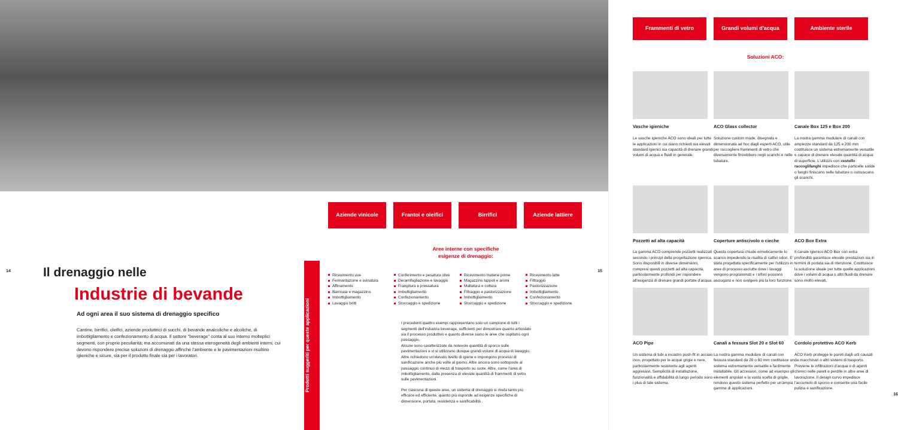14
Il drenaggio nelle
Industrie di bevande
Ad ogni area il suo sistema di drenaggio specifico
Cantine, birrifici, oleifici, aziende produttrici di succhi, di bevande analcoliche e alcoliche, di imbottigliamento e confezionamento di acqua. Il settore "beverage" conta al suo interno molteplici segmenti, con proprie peculiarità; ma accomunati da una stessa eterogeneità degli ambienti interni, cui devono rispondere precise soluzioni di drenaggio affinchè l'ambiente e le pavimentazioni risultino igieniche e sicure, sia per il prodotto finale sia per i lavoratori.
Prodotti suggeriti per queste applicazioni
Aziende vinicole Frantoi e oleifici
Birrifici Aziende lattiere
Aree interne con specifiche
esigenze di drenaggio:
Ricevimento uve
Fermantazione e svinatura
Affinamento
Barricaia e magazzino
Imbottigliamento
Lavaggio botti
Conferimento e pesatura olive
Deramifogliazione e lavaggio
Frangitura e pressatura
Imbottigliamento
Confezionamento
Stoccaggio e spedizione
Ricevimento materie prime
Magazzino luppoli e aromi
Maltatura e cottura
Filtraggio e pastorizzazione
Imbottigliamento
Stoccaggio e spedizione
Ricevimento latte
Filtraggio
Pastorizzazione
Imbottigliamento
Confezionamento
Stoccaggio e spedizione
I precedenti quattro esempi rappresentano solo un campione di tutti i segmenti dell'industria beverage, sufficienti per dimostrare quanto articolato sia il processo produttivo e quanto diverse siano le aree che ospitano ogni passaggio.
Alcune sono caratterizzate da notevole quantità di sporco sulle pavimentazioni e vi si utilizzano dunque grandi volumi di acqua di lavaggio. Altre richiedono un'elevato livello di igiene e impongono processi di sanificazione anche più volte al giorno. Altre ancora sono sottoposte al passaggio continuo di mezzi di trasporto su ruote. Altre, come l'area di imbottigliamento, dalla presenza di elevate quantità di frammenti di vetro sulle pavimentazioni.
Per ciascuna di queste aree, un sistema di drenaggio si rivela tanto più efficace ed efficiente, quanto più risponde ad esigenze specifiche di dimensione, portata, resistenza e sanificabilità .
15
Frammenti di vetro Grandi volumi d'acqua Ambiente sterile
Soluzioni ACO:
Vasche igieniche
Le vasche igieniche ACO sono ideali per tutte le applicazioni in cui siano richiesti sia elevati standard igienici sia capacità di drenare grandi volumi di acqua e fluidi in generale.
ACO Glass collector
Soluzione custom made, disegnata e dimensionata ad hoc dagli esperti ACO, utile per raccogliere frammenti di vetro che diversamente finirebbero negli scarichi e nelle tubature.
Canale Box 125 e Box 200
La nostra gamma modulare di canali con ampiezze standard da 125 e 200 mm costituisce un sistema estremamente versatile e capace di drenare elevate quantità di acqua di superficie. L'utilizzo con cestello raccoglifanghi impedisce che particelle solide o fanghi finiscano nelle tubature o ostruiscano gli scarichi.
Pozzetti ad alta capacità
La gamma ACO comprende pozzetti realizzati secondo i principi della progettazione igienica. Sono disponibili in diverse dimensioni, compresi questi pozzetti ad alta capacità, particolarmente profondi per rispondere all'esigenza di drenare grandi portate d'acqua.
Coperture antiscivolo o cieche
Questa copertura chiude ermeticamente lo scarico impedendo la risalita di cattivi odori. E' stata progettata specificamente per l'utilizzo in aree di processo asciutte dove i lavaggi vengono programmati e i sifoni possono asciugarsi e non svolgere più la loro funzione.
ACO Box Extra
Il canale igienico ACO Box con extra profondità garantisce elevate prestazioni sia in termini di portata sia di ritenzione. Costituisce la soluzione ideale per tutte quelle applicazioni dove i volumi di acqua o altri fluidi da drenare sono molto elevati.
ACO Pipe
Un sistema di tubi a incastro push-fit in acciaio inox, progettato per le acque grigie e nere, particolarmente resistente agli agenti aggressivi. Semplicità di installazione, funzionalità e affidabilità di lungo periodo sono i plus di tale sistema.
Canali a fessura Slot 20 e Slot 60
La nostra gamma modulare di canali con fessura standard da 20 o 60 mm costituisce un sistema estremamente versatile e facilmente installabile. Gli accessori, come ad esempio gli elementi angolari e la vasta scelta di griglie, rendono questo sistema perfetto per un'ampia gamma di applicazioni.
Cordolo protettivo ACO Kerb
ACO Kerb protegge le pareti dagli urti causati da macchinari o altri sistemi di trasporto. Previene le infiltrazioni d'acqua o di agenti chimici nelle pareti e perdite in altre aree di lavorazione. Il design curvo impedisce l'accumulo di sporco e consente una facile pulizia e sanificazione.
16